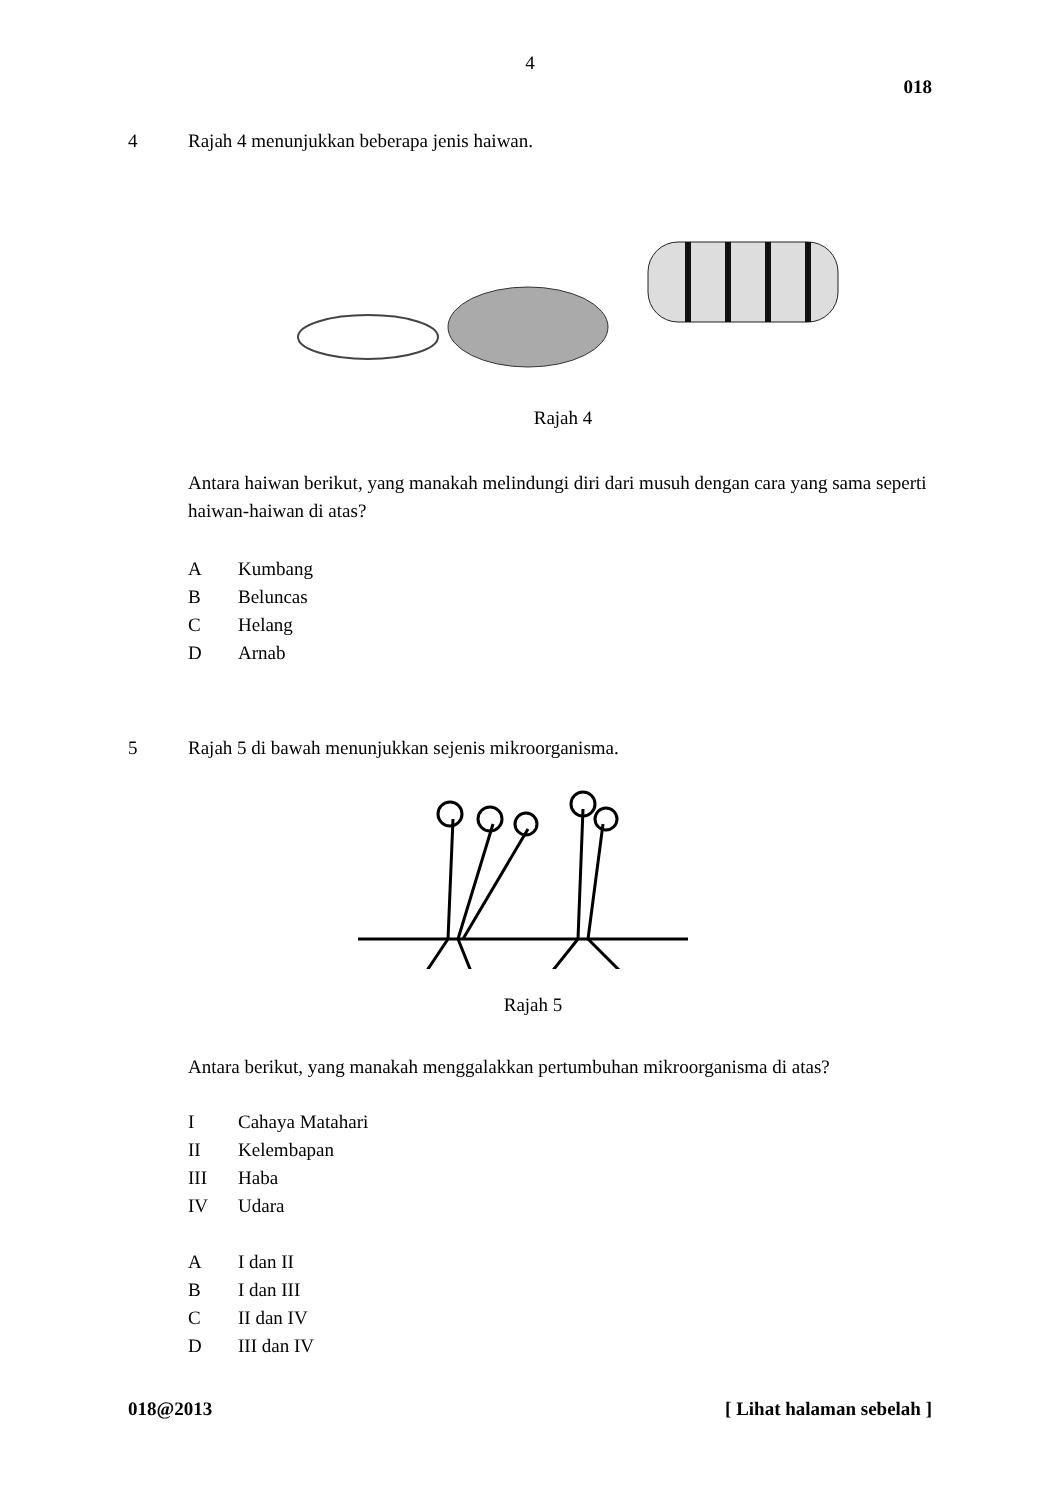4
018
4 Rajah 4 menunjukkan beberapa jenis haiwan.
Rajah 4
Antara haiwan berikut, yang manakah melindungi diri dari musuh dengan cara yang sama seperti haiwan-haiwan di atas?
A Kumbang
B Beluncas
C Helang
D Arnab
5 Rajah 5 di bawah menunjukkan sejenis mikroorganisma.
Rajah 5
Antara berikut, yang manakah menggalakkan pertumbuhan mikroorganisma di atas?
I Cahaya Matahari
II Kelembapan
III Haba
IV Udara
A I dan II
B I dan III
C II dan IV
D III dan IV
018@2013 [ Lihat halaman sebelah ]